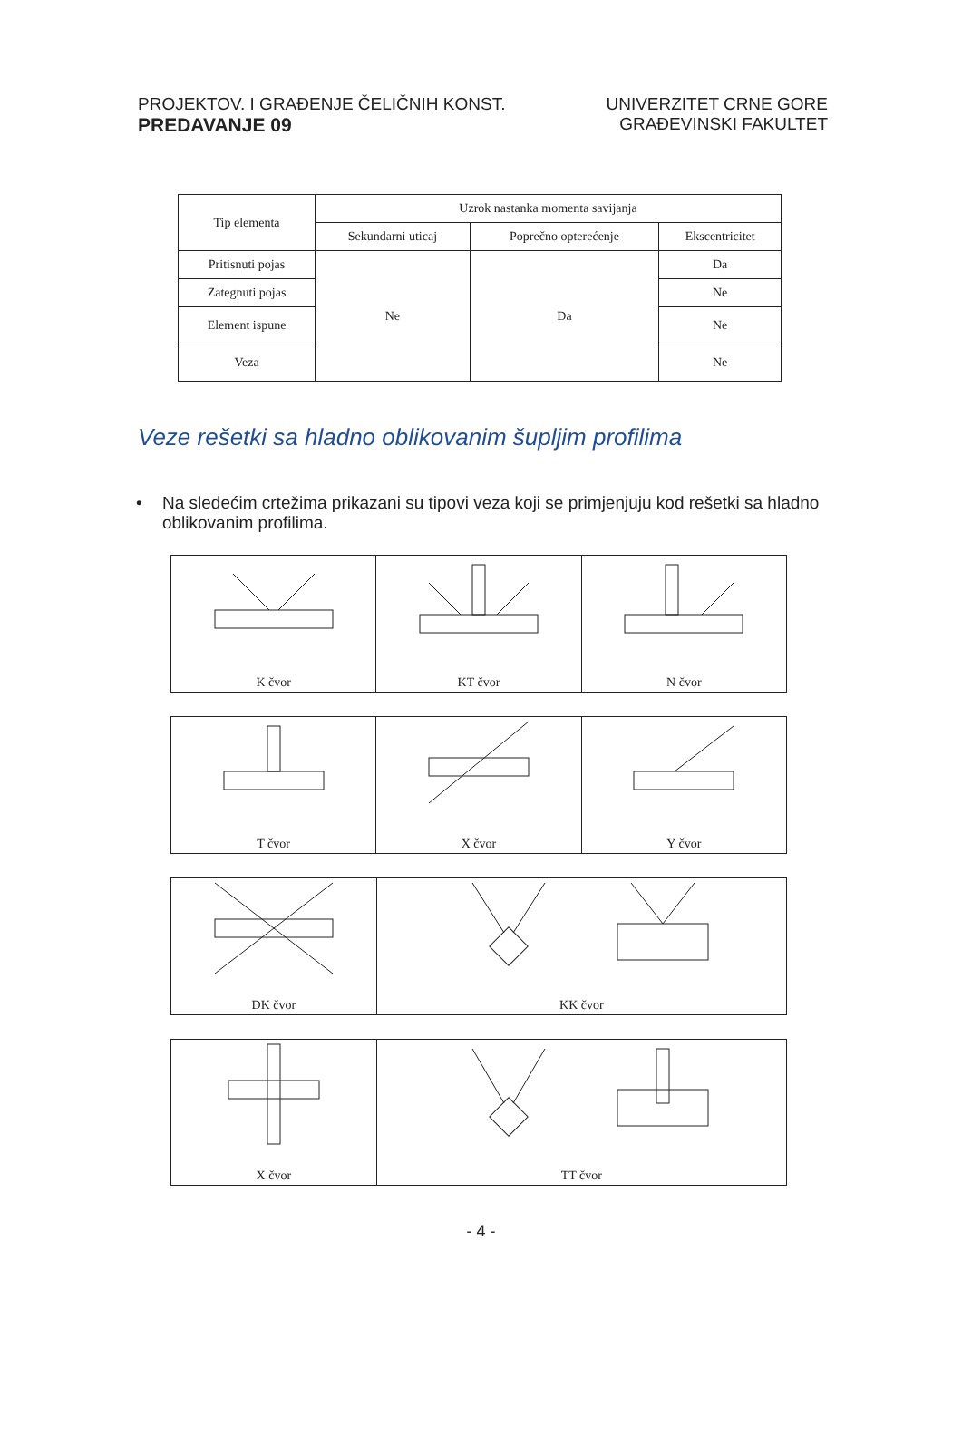PROJEKTOV. I GRAĐENJE ČELIČNIH KONST.
PREDAVANJE 09
UNIVERZITET CRNE GORE
GRAĐEVINSKI FAKULTET
| Tip elementa | Uzrok nastanka momenta savijanja | | |
| --- | --- | --- | --- |
| | Sekundarni uticaj | Poprečno opterećenje | Ekscentricitet |
| Pritisnuti pojas | Ne | Da | Da |
| Zategnuti pojas | | | Ne |
| Element ispune | | | Ne |
| Veza | | | Ne |
Veze rešetki sa hladno oblikovanim šupljim profilima
• Na sledećim crtežima prikazani su tipovi veza koji se primjenjuju kod rešetki sa hladno oblikovanim profilima.
K čvor KT čvor N čvor
T čvor X čvor Y čvor
DK čvor KK čvor
X čvor TT čvor
- 4 -